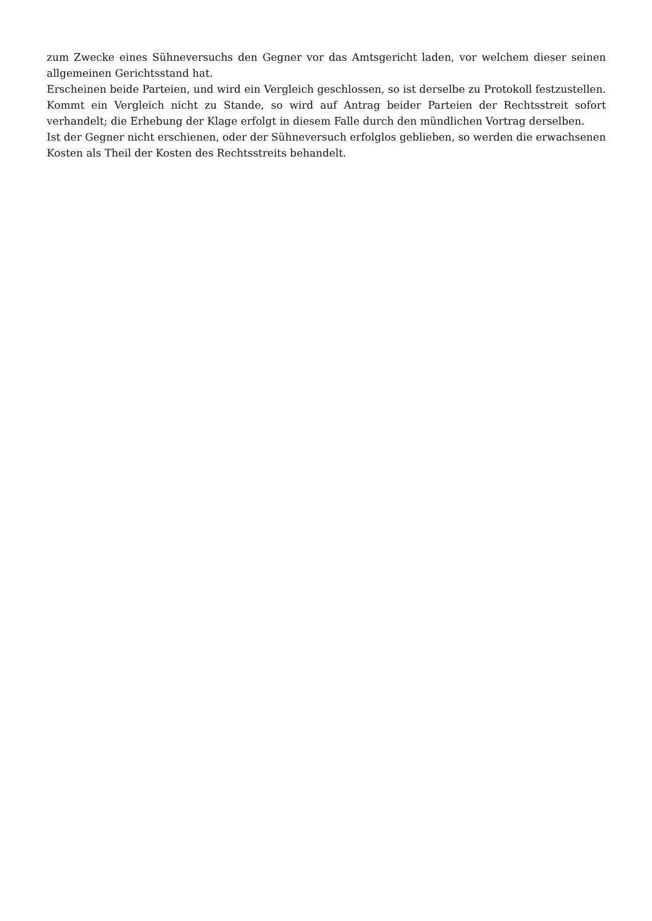zum Zwecke eines Sühneversuchs den Gegner vor das Amtsgericht laden, vor welchem dieser seinen allgemeinen Gerichtsstand hat.
Erscheinen beide Parteien, und wird ein Vergleich geschlossen, so ist derselbe zu Protokoll festzustellen. Kommt ein Vergleich nicht zu Stande, so wird auf Antrag beider Parteien der Rechtsstreit sofort verhandelt; die Erhebung der Klage erfolgt in diesem Falle durch den mündlichen Vortrag derselben.
Ist der Gegner nicht erschienen, oder der Sühneversuch erfolglos geblieben, so werden die erwachsenen Kosten als Theil der Kosten des Rechtsstreits behandelt.